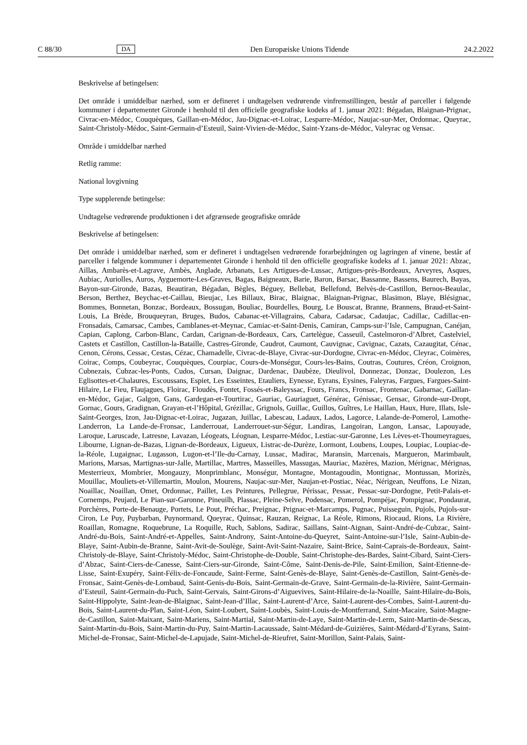C 88/30 DA Den Europæiske Unions Tidende 24.2.2022
Beskrivelse af betingelsen:
Det område i umiddelbar nærhed, som er defineret i undtagelsen vedrørende vinfremstillingen, består af parceller i følgende kommuner i departementet Gironde i henhold til den officielle geografiske kodeks af 1. januar 2021: Bégadan, Blaignan-Prignac, Civrac-en-Médoc, Couquèques, Gaillan-en-Médoc, Jau-Dignac-et-Loirac, Lesparre-Médoc, Naujac-sur-Mer, Ordonnac, Queyrac, Saint-Christoly-Médoc, Saint-Germain-d’Esteuil, Saint-Vivien-de-Médoc, Saint-Yzans-de-Médoc, Valeyrac og Vensac.
Område i umiddelbar nærhed
Retlig ramme:
National lovgivning
Type supplerende betingelse:
Undtagelse vedrørende produktionen i det afgrænsede geografiske område
Beskrivelse af betingelsen:
Det område i umiddelbar nærhed, som er defineret i undtagelsen vedrørende forarbejdningen og lagringen af vinene, består af parceller i følgende kommuner i departementet Gironde i henhold til den officielle geografiske kodeks af 1. januar 2021: Abzac, Aillas, Ambarès-et-Lagrave, Ambès, Anglade, Arbanats, Les Artigues-de-Lussac, Artigues-près-Bordeaux, Arveyres, Asques, Aubiac, Auriolles, Auros, Ayguemorte-Les-Graves, Bagas, Baigneaux, Barie, Baron, Barsac, Bassanne, Bassens, Baurech, Bayas, Bayon-sur-Gironde, Bazas, Beautiran, Bégadan, Bègles, Béguey, Bellebat, Bellefond, Belvès-de-Castillon, Bernos-Beaulac, Berson, Berthez, Beychac-et-Caillau, Bieujac, Les Billaux, Birac, Blaignac, Blaignan-Prignac, Blasimon, Blaye, Blésignac, Bommes, Bonnetan, Bonzac, Bordeaux, Bossugan, Bouliac, Bourdelles, Bourg, Le Bouscat, Branne, Brannens, Braud-et-Saint-Louis, La Brède, Brouqueyran, Bruges, Budos, Cabanac-et-Villagrains, Cabara, Cadarsac, Cadaujac, Cadillac, Cadillac-en-Fronsadais, Camarsac, Cambes, Camblanes-et-Meynac, Camiac-et-Saint-Denis, Camiran, Camps-sur-l’Isle, Campugnan, Canéjan, Capian, Caplong, Carbon-Blanc, Cardan, Carignan-de-Bordeaux, Cars, Cartelègue, Casseuil, Castelmoron-d’Albret, Castelviel, Castets et Castillon, Castillon-la-Bataille, Castres-Gironde, Caudrot, Caumont, Cauvignac, Cavignac, Cazats, Cazaugitat, Cénac, Cenon, Cérons, Cessac, Cestas, Cézac, Chamadelle, Civrac-de-Blaye, Civrac-sur-Dordogne, Civrac-en-Médoc, Cleyrac, Coimères, Coirac, Comps, Coubeyrac, Couquèques, Courpiac, Cours-de-Monségur, Cours-les-Bains, Coutras, Coutures, Créon, Croignon, Cubnezais, Cubzac-les-Ponts, Cudos, Cursan, Daignac, Dardenac, Daubèze, Dieulivol, Donnezac, Donzac, Doulezon, Les Eglisottes-et-Chalaures, Escoussans, Espiet, Les Esseintes, Etauliers, Eynesse, Eyrans, Eysines, Faleyras, Fargues, Fargues-Saint-Hilaire, Le Fieu, Flaujagues, Floirac, Floudès, Fontet, Fossés-et-Baleyssac, Fours, Francs, Fronsac, Frontenac, Gabarnac, Gaillan-en-Médoc, Gajac, Galgon, Gans, Gardegan-et-Tourtirac, Gauriac, Gauriaguet, Générac, Génissac, Gensac, Gironde-sur-Dropt, Gornac, Gours, Gradignan, Grayan-et-l’Hôpital, Grézillac, Grignols, Guillac, Guillos, Guîtres, Le Haillan, Haux, Hure, Illats, Isle-Saint-Georges, Izon, Jau-Dignac-et-Loirac, Jugazan, Juillac, Labescau, Ladaux, Lados, Lagorce, Lalande-de-Pomerol, Lamothe-Landerron, La Lande-de-Fronsac, Landerrouat, Landerrouet-sur-Ségur, Landiras, Langoiran, Langon, Lansac, Lapouyade, Laroque, Laruscade, Latresne, Lavazan, Léogeats, Léognan, Lesparre-Médoc, Lestiac-sur-Garonne, Les Lèves-et-Thoumeyragues, Libourne, Lignan-de-Bazas, Lignan-de-Bordeaux, Ligueux, Listrac-de-Durèze, Lormont, Loubens, Loupes, Loupiac, Loupiac-de-la-Réole, Lugaignac, Lugasson, Lugon-et-l’Ile-du-Carnay, Lussac, Madirac, Maransin, Marcenais, Margueron, Marimbault, Marions, Marsas, Martignas-sur-Jalle, Martillac, Martres, Masseilles, Massugas, Mauriac, Mazères, Mazion, Mérignac, Mérignas, Mesterrieux, Mombrier, Mongauzy, Monprimblanc, Monségur, Montagne, Montagoudin, Montignac, Montussan, Morizès, Mouillac, Mouliets-et-Villemartin, Moulon, Mourens, Naujac-sur-Mer, Naujan-et-Postiac, Néac, Nérigean, Neuffons, Le Nizan, Noaillac, Noaillan, Omet, Ordonnac, Paillet, Les Peintures, Pellegrue, Périssac, Pessac, Pessac-sur-Dordogne, Petit-Palais-et-Cornemps, Peujard, Le Pian-sur-Garonne, Pineuilh, Plassac, Pleine-Selve, Podensac, Pomerol, Pompéjac, Pompignac, Pondaurat, Porchères, Porte-de-Benauge, Portets, Le Pout, Préchac, Preignac, Prignac-et-Marcamps, Pugnac, Puisseguin, Pujols, Pujols-sur-Ciron, Le Puy, Puybarban, Puynormand, Queyrac, Quinsac, Rauzan, Reignac, La Réole, Rimons, Riocaud, Rions, La Rivière, Roaillan, Romagne, Roquebrune, La Roquille, Ruch, Sablons, Sadirac, Saillans, Saint-Aignan, Saint-André-de-Cubzac, Saint-André-du-Bois, Saint-André-et-Appelles, Saint-Androny, Saint-Antoine-du-Queyret, Saint-Antoine-sur-l’Isle, Saint-Aubin-de-Blaye, Saint-Aubin-de-Branne, Saint-Avit-de-Soulège, Saint-Avit-Saint-Nazaire, Saint-Brice, Saint-Caprais-de-Bordeaux, Saint-Christoly-de-Blaye, Saint-Christoly-Médoc, Saint-Christophe-de-Double, Saint-Christophe-des-Bardes, Saint-Cibard, Saint-Ciers-d’Abzac, Saint-Ciers-de-Canesse, Saint-Ciers-sur-Gironde, Saint-Côme, Saint-Denis-de-Pile, Saint-Emilion, Saint-Etienne-de-Lisse, Saint-Exupéry, Saint-Félix-de-Foncaude, Saint-Ferme, Saint-Genès-de-Blaye, Saint-Genès-de-Castillon, Saint-Genès-de-Fronsac, Saint-Genès-de-Lombaud, Saint-Genis-du-Bois, Saint-Germain-de-Grave, Saint-Germain-de-la-Rivière, Saint-Germain-d’Esteuil, Saint-Germain-du-Puch, Saint-Gervais, Saint-Girons-d’Aiguevives, Saint-Hilaire-de-la-Noaille, Saint-Hilaire-du-Bois, Saint-Hippolyte, Saint-Jean-de-Blaignac, Saint-Jean-d’Illac, Saint-Laurent-d’Arce, Saint-Laurent-des-Combes, Saint-Laurent-du-Bois, Saint-Laurent-du-Plan, Saint-Léon, Saint-Loubert, Saint-Loubès, Saint-Louis-de-Montferrand, Saint-Macaire, Saint-Magne-de-Castillon, Saint-Maixant, Saint-Mariens, Saint-Martial, Saint-Martin-de-Laye, Saint-Martin-de-Lerm, Saint-Martin-de-Sescas, Saint-Martin-du-Bois, Saint-Martin-du-Puy, Saint-Martin-Lacaussade, Saint-Médard-de-Guizières, Saint-Médard-d’Eyrans, Saint-Michel-de-Fronsac, Saint-Michel-de-Lapujade, Saint-Michel-de-Rieufret, Saint-Morillon, Saint-Palais, Saint-